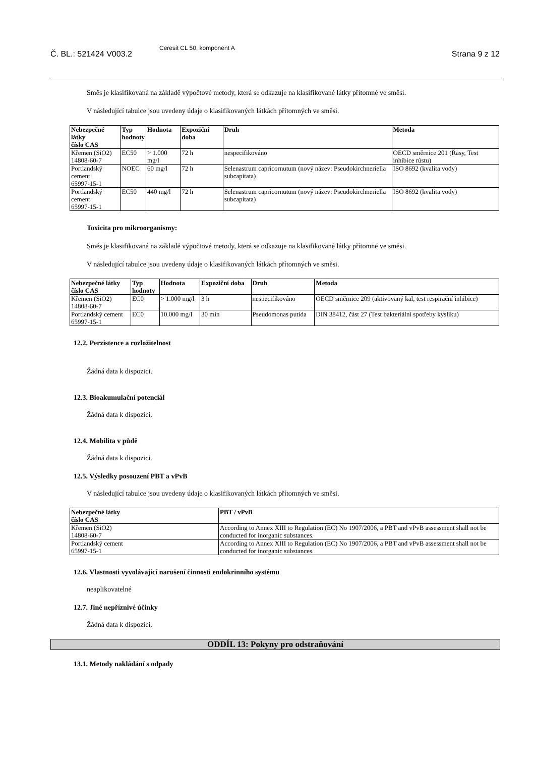Č. BL.: 521424 V003.2 Ceresit CL 50, komponent A Strana 9 z 12
Směs je klasifikovaná na základě výpočtové metody, která se odkazuje na klasifikované látky přítomné ve směsi.
V následující tabulce jsou uvedeny údaje o klasifikovaných látkách přítomných ve směsi.
| Nebezpečné látky číslo CAS | Typ hodnoty | Hodnota | Expoziční doba | Druh | Metoda |
| --- | --- | --- | --- | --- | --- |
| Křemen (SiO2) 14808-60-7 | EC50 | > 1.000 mg/l | 72 h | nespecifikováno | OECD směrnice 201 (Řasy, Test inhibice růstu) |
| Portlandský cement 65997-15-1 | NOEC | 60 mg/l | 72 h | Selenastrum capricornutum (nový název: Pseudokirchneriella subcapitata) | ISO 8692 (kvalita vody) |
| Portlandský cement 65997-15-1 | EC50 | 440 mg/l | 72 h | Selenastrum capricornutum (nový název: Pseudokirchneriella subcapitata) | ISO 8692 (kvalita vody) |
Toxicita pro mikroorganismy:
Směs je klasifikovaná na základě výpočtové metody, která se odkazuje na klasifikované látky přítomné ve směsi.
V následující tabulce jsou uvedeny údaje o klasifikovaných látkách přítomných ve směsi.
| Nebezpečné látky číslo CAS | Typ hodnoty | Hodnota | Expoziční doba | Druh | Metoda |
| --- | --- | --- | --- | --- | --- |
| Křemen (SiO2) 14808-60-7 | EC0 | > 1.000 mg/l | 3 h | nespecifikováno | OECD směrnice 209 (aktivovaný kal, test respirační inhibice) |
| Portlandský cement 65997-15-1 | EC0 | 10.000 mg/l | 30 min | Pseudomonas putida | DIN 38412, část 27 (Test bakteriální spotřeby kyslíku) |
12.2. Perzistence a rozložitelnost
Žádná data k dispozici.
12.3. Bioakumulační potenciál
Žádná data k dispozici.
12.4. Mobilita v půdě
Žádná data k dispozici.
12.5. Výsledky posouzení PBT a vPvB
V následující tabulce jsou uvedeny údaje o klasifikovaných látkách přítomných ve směsi.
| Nebezpečné látky číslo CAS | PBT / vPvB |
| --- | --- |
| Křemen (SiO2) 14808-60-7 | According to Annex XIII to Regulation (EC) No 1907/2006, a PBT and vPvB assessment shall not be conducted for inorganic substances. |
| Portlandský cement 65997-15-1 | According to Annex XIII to Regulation (EC) No 1907/2006, a PBT and vPvB assessment shall not be conducted for inorganic substances. |
12.6. Vlastnosti vyvolávající narušení činnosti endokrinního systému
neaplikovatelné
12.7. Jiné nepříznivé účinky
Žádná data k dispozici.
ODDÍL 13: Pokyny pro odstraňování
13.1. Metody nakládání s odpady